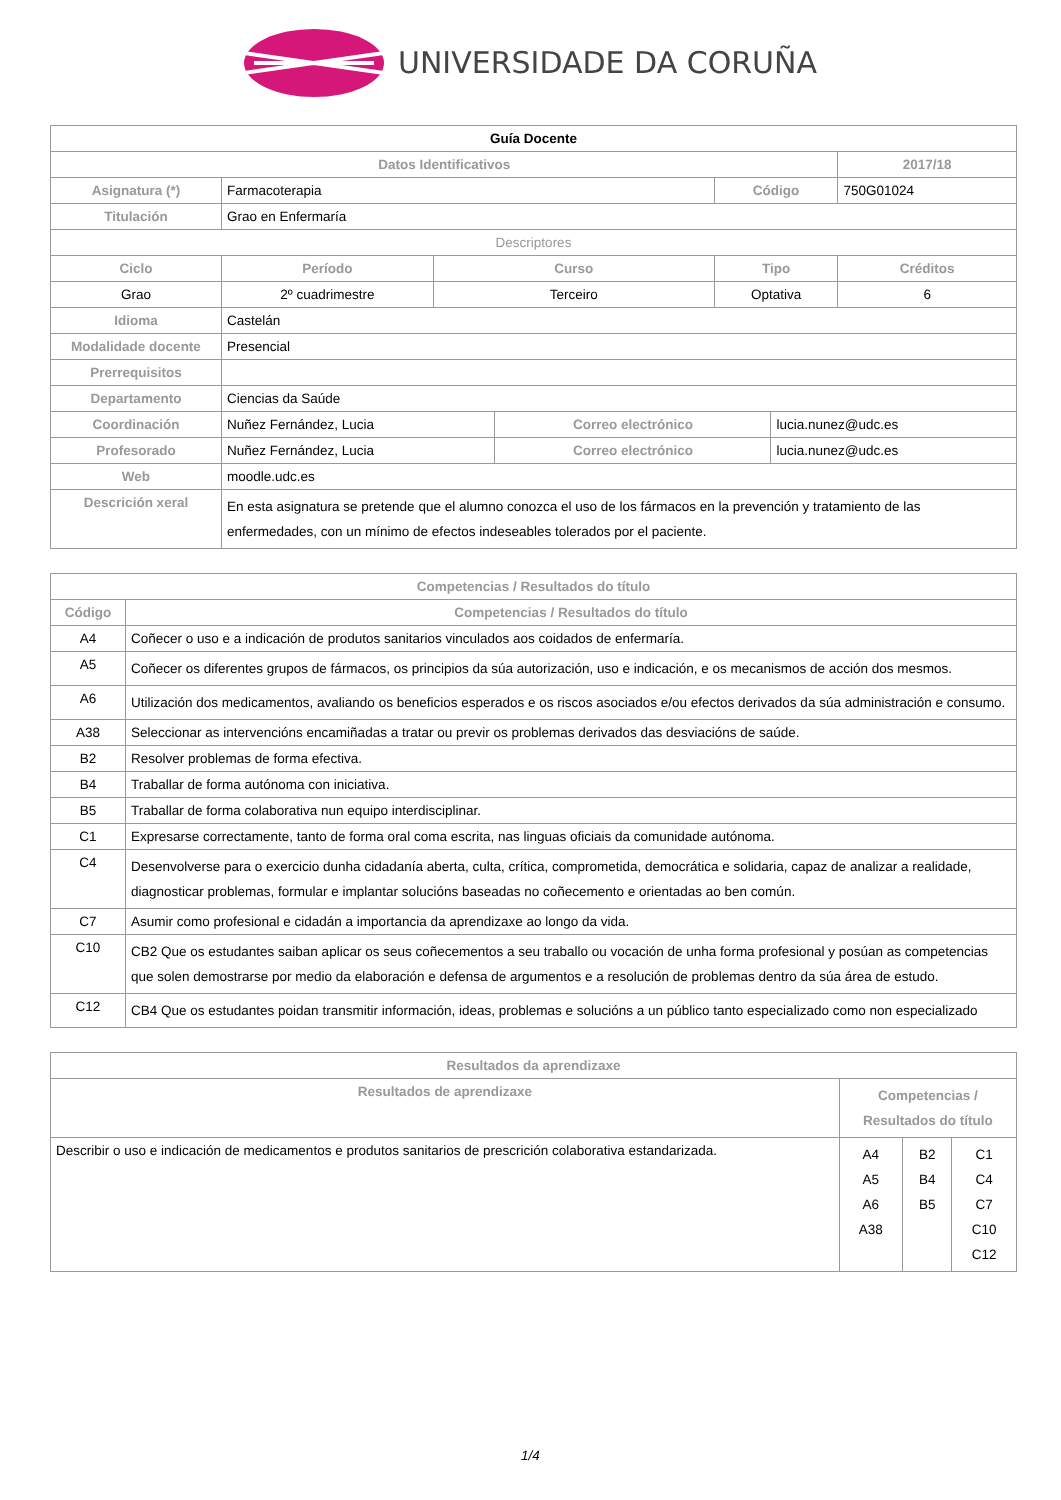UNIVERSIDADE DA CORUÑA
| Guía Docente | | | | | | | |
| Datos Identificativos | | | | | | | 2017/18 |
| Asignatura (*) | Farmacoterapia | | | | Código | | 750G01024 |
| Titulación | Grao en Enfermaría | | | | | | |
| Descriptores | | | | | | | |
| Ciclo | | Período | Curso | | Tipo | | Créditos |
| Grao | | 2º cuadrimestre | Terceiro | | Optativa | | 6 |
| Idioma | Castelán | | | | | | |
| Modalidade docente | Presencial | | | | | | |
| Prerrequisitos | | | | | | | |
| Departamento | Ciencias da Saúde | | | | | | |
| Coordinación | Nuñez Fernández, Lucia | | | Correo electrónico | | lucia.nunez@udc.es | |
| Profesorado | Nuñez Fernández, Lucia | | | Correo electrónico | | lucia.nunez@udc.es | |
| Web | moodle.udc.es | | | | | | |
| Descrición xeral | En esta asignatura se pretende que el alumno conozca el uso de los fármacos en la prevención y tratamiento de las enfermedades, con un mínimo de efectos indeseables tolerados por el paciente. | | | | | | |
| Competencias / Resultados do título | |
| --- | --- |
| Código | Competencias / Resultados do título |
| A4 | Coñecer o uso e a indicación de produtos sanitarios vinculados aos coidados de enfermaría. |
| A5 | Coñecer os diferentes grupos de fármacos, os principios da súa autorización, uso e indicación, e os mecanismos de acción dos mesmos. |
| A6 | Utilización dos medicamentos, avaliando os beneficios esperados e os riscos asociados e/ou efectos derivados da súa administración e consumo. |
| A38 | Seleccionar as intervencións encamiñadas a tratar ou previr os problemas derivados das desviacións de saúde. |
| B2 | Resolver problemas de forma efectiva. |
| B4 | Traballar de forma autónoma con iniciativa. |
| B5 | Traballar de forma colaborativa nun equipo interdisciplinar. |
| C1 | Expresarse correctamente, tanto de forma oral coma escrita, nas linguas oficiais da comunidade autónoma. |
| C4 | Desenvolverse para o exercicio dunha cidadanía aberta, culta, crítica, comprometida, democrática e solidaria, capaz de analizar a realidade, diagnosticar problemas, formular e implantar solucións baseadas no coñecemento e orientadas ao ben común. |
| C7 | Asumir como profesional e cidadán a importancia da aprendizaxe ao longo da vida. |
| C10 | CB2 Que os estudantes saiban aplicar os seus coñecementos a seu traballo ou vocación de unha forma profesional y posúan as competencias que solen demostrarse por medio da elaboración e defensa de argumentos e a resolución de problemas dentro da súa área de estudo. |
| C12 | CB4 Que os estudantes poidan transmitir información, ideas, problemas e solucións a un público tanto especializado como non especializado |
| Resultados da aprendizaxe | | | |
| --- | --- | --- | --- |
| Resultados de aprendizaxe | Competencias / Resultados do título | | |
| Describir o uso e indicación de medicamentos e produtos sanitarios de prescrición colaborativa estandarizada. | A4 A5 A6 A38 | B2 B4 B5 | C1 C4 C7 C10 C12 |
1/4